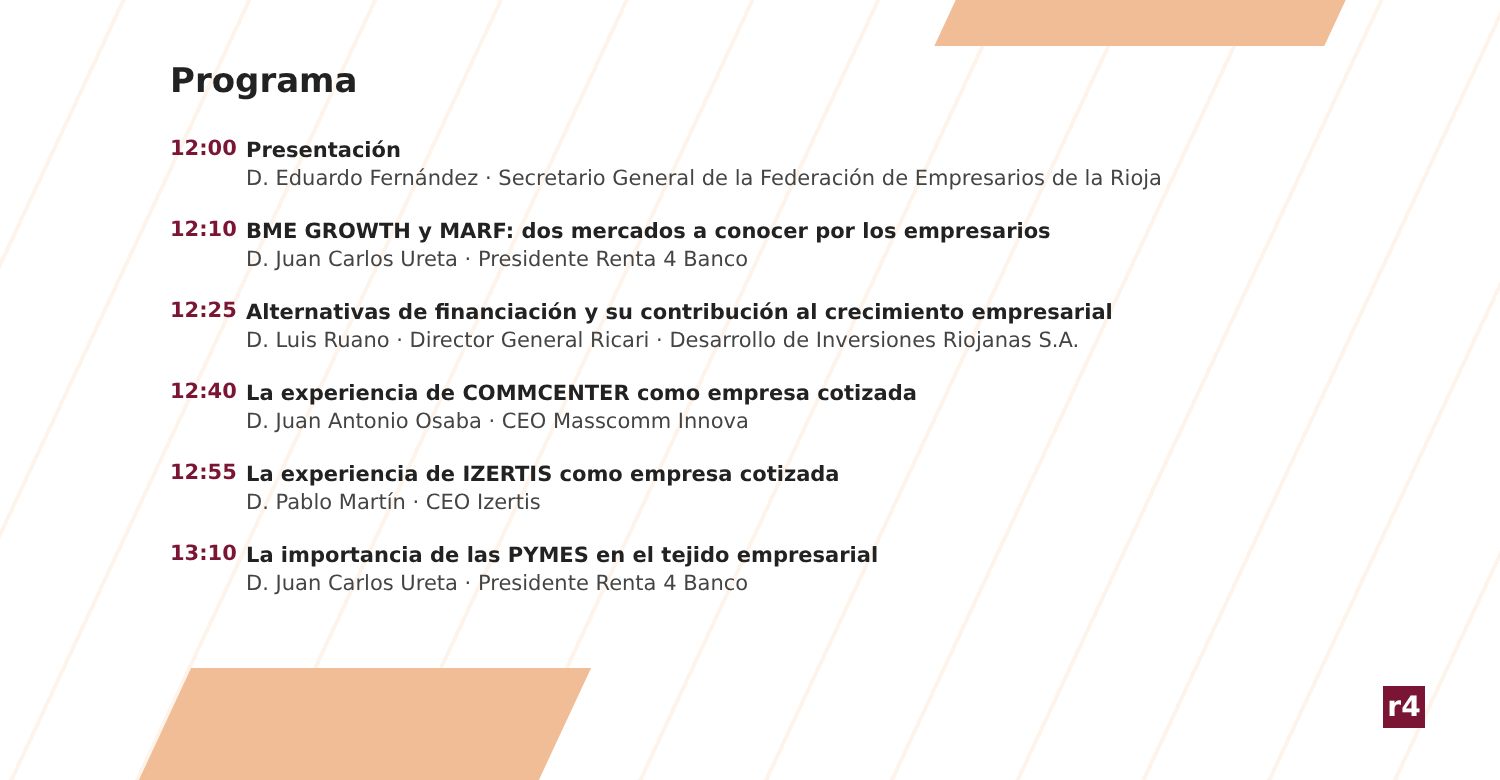r4
Programa
12:00
Presentación
D. Eduardo Fernández · Secretario General de la Federación de Empresarios de la Rioja
12:10
BME GROWTH y MARF: dos mercados a conocer por los empresarios
D. Juan Carlos Ureta · Presidente Renta 4 Banco
12:25
Alternativas de financiación y su contribución al crecimiento empresarial
D. Luis Ruano · Director General Ricari · Desarrollo de Inversiones Riojanas S.A.
12:40
La experiencia de COMMCENTER como empresa cotizada
D. Juan Antonio Osaba · CEO Masscomm Innova
12:55
La experiencia de IZERTIS como empresa cotizada
D. Pablo Martín · CEO Izertis
13:10
La importancia de las PYMES en el tejido empresarial
D. Juan Carlos Ureta · Presidente Renta 4 Banco